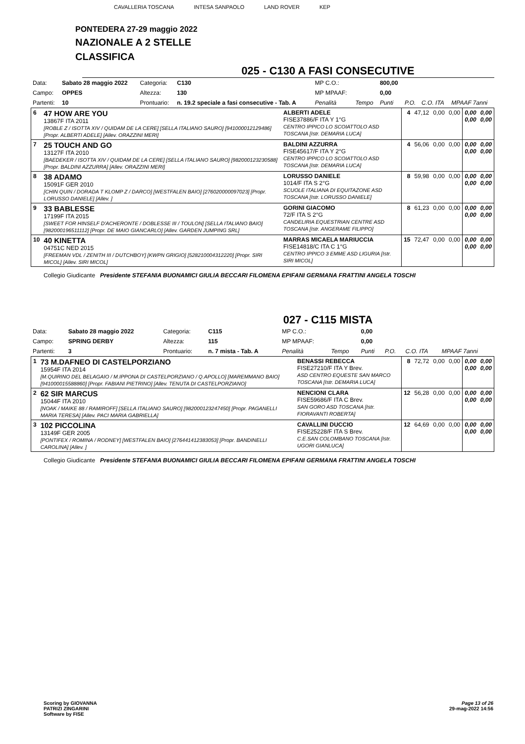CAVALLERIA TOSCANA INTESA SANPAOLO LAND ROVER KEP
PONTEDERA 27-29 maggio 2022
NAZIONALE A 2 STELLE
CLASSIFICA
025 - C130 A FASI CONSECUTIVE
| Data: | Sabato 28 maggio 2022 | Categoria: | C130 | MP C.O.: | | 800,00 | | | |
| Campo: | OPPES | Altezza: | 130 | MP MPAAF: | | 0,00 | | | |
| Partenti: | 10 | Prontuario: | n. 19.2 speciale a fasi consecutive - Tab. A | Penalità | Tempo | Punti | P.O. | C.O. ITA | MPAAF 7anni |
| 6 | 47 HOW ARE YOU 13867F ITA 2011 [ROBLE Z / ISOTTA XIV / QUIDAM DE LA CERE] [SELLA ITALIANO SAURO] [941000012129486] [Propr. ALBERTI ADELE] [Allev. ORAZZINI MERI] | ALBERTI ADELE FISE37886/F ITA Y 1°G CENTRO IPPICO LO SCOIATTOLO ASD TOSCANA [Istr. DEMARIA LUCA] | 4 | 47,12 | 0,00 | 0,00 | 0,00 0,00 | 0,00 0,00 |
| 7 | 25 TOUCH AND GO 13127F ITA 2010 [BAEDEKER / ISOTTA XIV / QUIDAM DE LA CERE] [SELLA ITALIANO SAURO] [982000123230588] [Propr. BALDINI AZZURRA] [Allev. ORAZZINI MERI] | BALDINI AZZURRA FISE45617/F ITA Y 2°G CENTRO IPPICO LO SCOIATTOLO ASD TOSCANA [Istr. DEMARIA LUCA] | 4 | 56,06 | 0,00 | 0,00 | 0,00 0,00 | 0,00 0,00 |
| 8 | 38 ADAMO 15091F GER 2010 [CHIN QUIN / DORADA T KLOMP Z / DARCO] [WESTFALEN BAIO] [276020000097023] [Propr. LORUSSO DANIELE] [Allev. ] | LORUSSO DANIELE 1014/F ITA S 2°G SCUOLE ITALIANA DI EQUITAZONE ASD TOSCANA [Istr. LORUSSO DANIELE] | 8 | 59,98 | 0,00 | 0,00 | 0,00 0,00 | 0,00 0,00 |
| 9 | 33 BABLESSE 17199F ITA 2015 [SWEET FOR HINSELF D'ACHERONTE / DOBLESSE III / TOULON] [SELLA ITALIANO BAIO] [982000196511112] [Propr. DE MAIO GIANCARLO] [Allev. GARDEN JUMPING SRL] | GORINI GIACOMO 72/F ITA S 2°G CANDELIRIA EQUESTRIAN CENTRE ASD TOSCANA [Istr. ANGERAME FILIPPO] | 8 | 61,23 | 0,00 | 0,00 | 0,00 0,00 | 0,00 0,00 |
| 10 | 40 KINETTA 04751C NED 2015 [FREEMAN VDL / ZENITH III / DUTCHBOY] [KWPN GRIGIO] [528210004312220] [Propr. SIRI MICOL] [Allev. SIRI MICOL] | MARRAS MICAELA MARIUCCIA FISE14818/C ITA C 1°G CENTRO IPPICO 3 EMME ASD LIGURIA [Istr. SIRI MICOL] | 15 | 72,47 | 0,00 | 0,00 | 0,00 0,00 | 0,00 0,00 |
Collegio Giudicante Presidente STEFANIA BUONAMICI GIULIA BECCARI FILOMENA EPIFANI GERMANA FRATTINI ANGELA TOSCHI
027 - C115 MISTA
| Data: | Sabato 28 maggio 2022 | Categoria: | C115 | MP C.O.: | | 0,00 | | | |
| Campo: | SPRING DERBY | Altezza: | 115 | MP MPAAF: | | 0,00 | | | |
| Partenti: | 3 | Prontuario: | n. 7 mista - Tab. A | Penalità | Tempo | Punti | P.O. | C.O. ITA | MPAAF 7anni |
| 1 | 73 M.DAFNEO DI CASTELPORZIANO 15954F ITA 2014 [M.QUIRINO DEL BELAGAIO / M.IPPONA DI CASTELPORZIANO / Q.APOLLO] [MAREMMANO BAIO] [941000015588860] [Propr. FABIANI PIETRINO] [Allev. TENUTA DI CASTELPORZIANO] | BENASSI REBECCA FISE27210/F ITA Y Brev. ASD CENTRO EQUESTE SAN MARCO TOSCANA [Istr. DEMARIA LUCA] | 8 | 72,72 | 0,00 | 0,00 | 0,00 0,00 | 0,00 0,00 |
| 2 | 62 SIR MARCUS 15044F ITA 2010 [NOAK / MAIKE 88 / RAMIROFF] [SELLA ITALIANO SAURO] [982000123247450] [Propr. PAGANELLI MARIA TERESA] [Allev. PACI MARIA GABRIELLA] | NENCIONI CLARA FISE59686/F ITA C Brev. SAN GORO ASD TOSCANA [Istr. FIORAVANTI ROBERTA] | 12 | 56,28 | 0,00 | 0,00 | 0,00 0,00 | 0,00 0,00 |
| 3 | 102 PICCOLINA 13149F GER 2005 [PONTIFEX / ROMINA / RODNEY] [WESTFALEN BAIO] [276441412383053] [Propr. BANDINELLI CAROLINA] [Allev. ] | CAVALLINI DUCCIO FISE25228/F ITA S Brev. C.E.SAN COLOMBANO TOSCANA [Istr. UGORI GIANLUCA] | 12 | 64,69 | 0,00 | 0,00 | 0,00 0,00 | 0,00 0,00 |
Collegio Giudicante Presidente STEFANIA BUONAMICI GIULIA BECCARI FILOMENA EPIFANI GERMANA FRATTINI ANGELA TOSCHI
Scoring by GIOVANNA
PATRIZI ZINGARINI
Software by FISE
Page 13 of 26
29-mag-2022 14:56